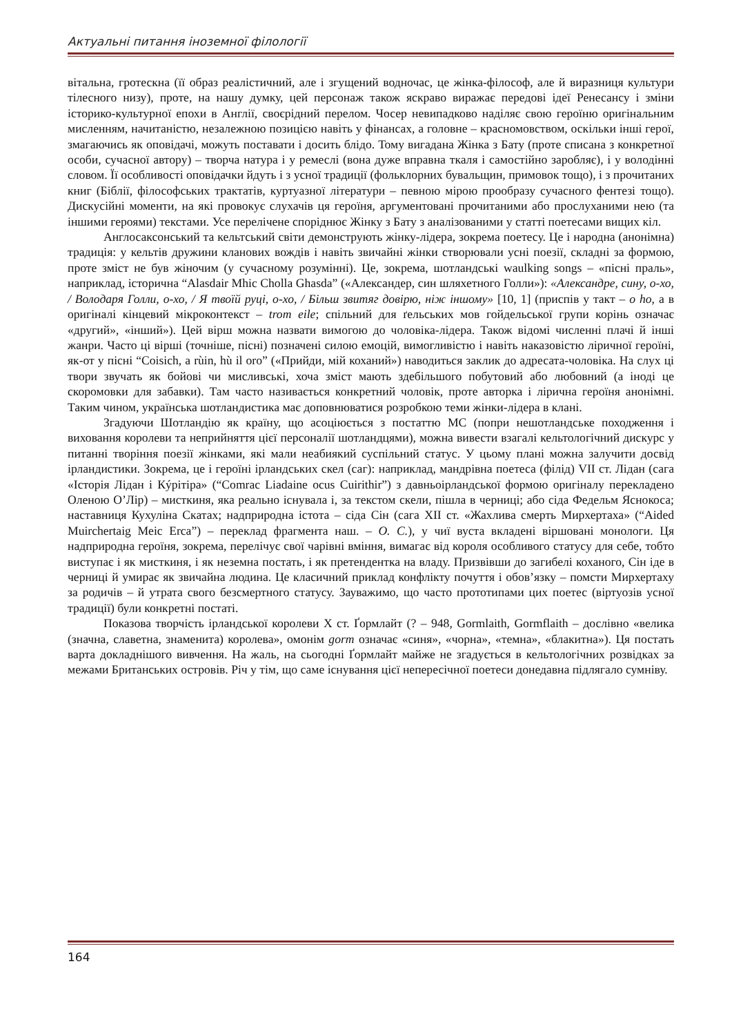Актуальні питання іноземної філології
вітальна, гротескна (її образ реалістичний, але і згущений водночас, це жінка-філософ, але й виразниця культури тілесного низу), проте, на нашу думку, цей персонаж також яскраво виражає передові ідеї Ренесансу і зміни історико-культурної епохи в Англії, своєрідний перелом. Чосер невипадково наділяє свою героїню оригінальним мисленням, начитаністю, незалежною позицією навіть у фінансах, а головне – красномовством, оскільки інші герої, змагаючись як оповідачі, можуть поставати і досить блідо. Тому вигадана Жінка з Бату (проте списана з конкретної особи, сучасної автору) – творча натура і у ремеслі (вона дуже вправна ткаля і самостійно заробляє), і у володінні словом. Її особливості оповідачки йдуть і з усної традиції (фольклорних бувальщин, примовок тощо), і з прочитаних книг (Біблії, філософських трактатів, куртуазної літератури – певною мірою прообразу сучасного фентезі тощо). Дискусійні моменти, на які провокує слухачів ця героїня, аргументовані прочитаними або прослуханими нею (та іншими героями) текстами. Усе перелічене споріднює Жінку з Бату з аналізованими у статті поетесами вищих кіл.
Англосаксонський та кельтський світи демонструють жінку-лідера, зокрема поетесу. Це і народна (анонімна) традиція: у кельтів дружини кланових вождів і навіть звичайні жінки створювали усні поезії, складні за формою, проте зміст не був жіночим (у сучасному розумінні). Це, зокрема, шотландські waulking songs – «пісні праль», наприклад, історична “Alasdair Mhic Cholla Ghasda” («Александер, син шляхетного Голли»): «Александре, сину, о-хо, / Володаря Голли, о-хо, / Я твоїй руці, о-хо, / Більш звитяг довірю, ніж іншому» [10, 1] (приспів у такт – o ho, а в оригіналі кінцевий мікроконтекст – trom eile; спільний для ґельських мов гойдельської групи корінь означає «другий», «інший»). Цей вірш можна назвати вимогою до чоловіка-лідера. Також відомі численні плачі й інші жанри. Часто ці вірші (точніше, пісні) позначені силою емоцій, вимогливістю і навіть наказовістю ліричної героїні, як-от у пісні “Coisich, a rùin, hù il oro” («Прийди, мій коханий») наводиться заклик до адресата-чоловіка. На слух ці твори звучать як бойові чи мисливські, хоча зміст мають здебільшого побутовий або любовний (а іноді це скоромовки для забавки). Там часто називається конкретний чоловік, проте авторка і лірична героїня анонімні. Таким чином, українська шотландистика має доповнюватися розробкою теми жінки-лідера в клані.
Згадуючи Шотландію як країну, що асоціюється з постаттю МС (попри нешотландське походження і виховання королеви та неприйняття цієї персоналії шотландцями), можна вивести взагалі кельтологічний дискурс у питанні творіння поезії жінками, які мали неабиякий суспільний статус. У цьому плані можна залучити досвід ірландистики. Зокрема, це і героїні ірландських скел (саг): наприклад, мандрівна поетеса (філід) VII ст. Лідан (сага «Історія Лідан і Кýрітіра» (“Comrac Liadaine ocus Cuirithir”) з давньоірландської формою оригіналу перекладено Оленою О’Лір) – мисткиня, яка реально існувала і, за текстом скели, пішла в черниці; або сіда Федельм Яснокоса; наставниця Кухуліна Скатах; надприродна істота – сіда Сін (сага XII ст. «Жахлива смерть Мирхертаха» (“Aided Muirchertaig Meic Erca”) – переклад фрагмента наш. – О. С.), у чиї вуста вкладені віршовані монологи. Ця надприродна героїня, зокрема, перелічує свої чарівні вміння, вимагає від короля особливого статусу для себе, тобто виступає і як мисткиня, і як неземна постать, і як претендентка на владу. Призвівши до загибелі коханого, Сін іде в черниці й умирає як звичайна людина. Це класичний приклад конфлікту почуття і обов’язку – помсти Мирхертаху за родичів – й утрата свого безсмертного статусу. Зауважимо, що часто прототипами цих поетес (віртуозів усної традиції) були конкретні постаті.
Показова творчість ірландської королеви X ст. Ґормлайт (? – 948, Gormlaith, Gormflaith – дослівно «велика (значна, славетна, знаменита) королева», омонім gorm означає «синя», «чорна», «темна», «блакитна»). Ця постать варта докладнішого вивчення. На жаль, на сьогодні Ґормлайт майже не згадується в кельтологічних розвідках за межами Британських островів. Річ у тім, що саме існування цієї непересічної поетеси донедавна підлягало сумніву.
164